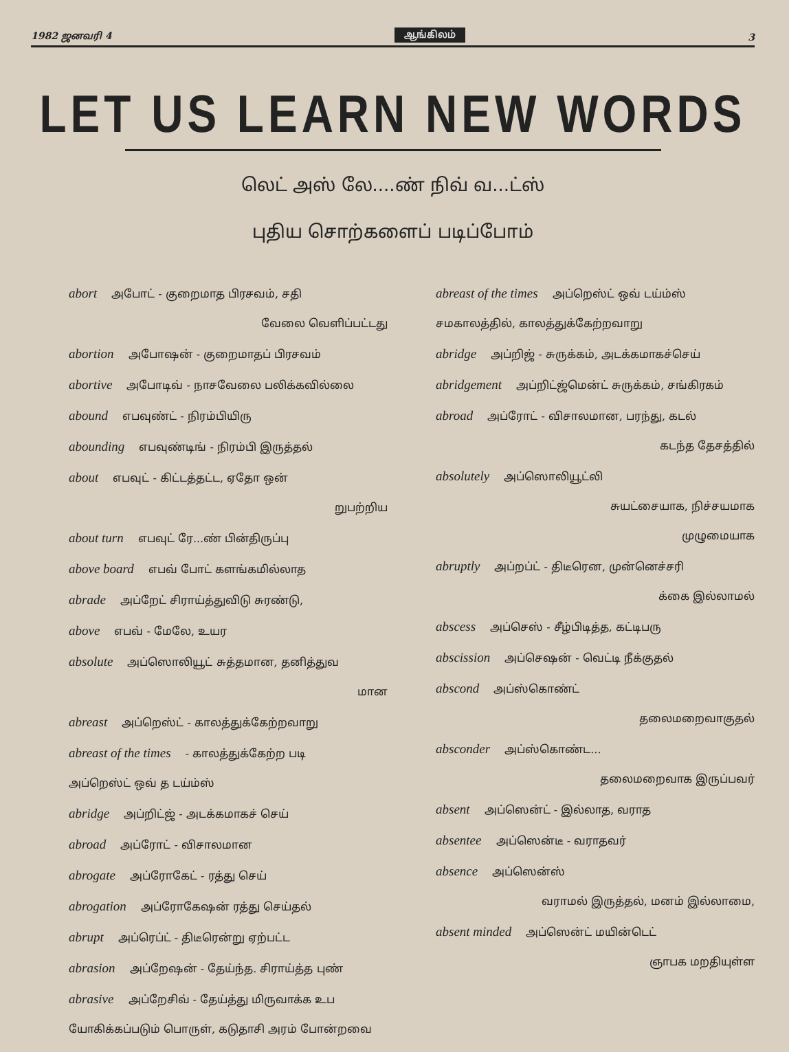1982 ஜனவரி 4 ஆங்கிலம் 3
LET US LEARN NEW WORDS
லெட் அஸ் லே....ண் நிவ் வ...ட்ஸ்
புதிய சொற்களைப் படிப்போம்
abort அபோட் - குறைமாத பிரசவம், சதி
வேலை வெளிப்பட்டது
abortion அபோஷன் - குறைமாதப் பிரசவம்
abortive அபோடிவ் - நாசவேலை பலிக்கவில்லை
abound எபவுண்ட் - நிரம்பியிரு
abounding எபவுண்டிங் - நிரம்பி இருத்தல்
about எபவுட் - கிட்டத்தட்ட, ஏதோ ஒன்
றுபற்றிய
about turn எபவுட் ரே...ண் பின்திருப்பு
above board எபவ் போட் களங்கமில்லாத
abrade அப்றேட் சிராய்த்துவிடு சுரண்டு,
above எபவ் - மேலே, உயர
absolute அப்ஸொலியூட் சுத்தமான, தனித்துவ
மான
abreast அப்றெஸ்ட் - காலத்துக்கேற்றவாறு
abreast of the times - காலத்துக்கேற்ற படி
அப்றெஸ்ட் ஒவ் த டய்ம்ஸ்
abridge அப்றிட்ஜ் - அடக்கமாகச் செய்
abroad அப்ரோட் - விசாலமான
abrogate அப்ரோகேட் - ரத்து செய்
abrogation அப்ரோகேஷன் ரத்து செய்தல்
abrupt அப்ரெப்ட் - திடீரென்று ஏற்பட்ட
abrasion அப்றேஷன் - தேய்ந்த. சிராய்த்த புண்
abrasive அப்றேசிவ் - தேய்த்து மிருவாக்க உப
யோகிக்கப்படும் பொருள், கடுதாசி அரம் போன்றவை
abreast of the times அப்றெஸ்ட் ஒவ் டய்ம்ஸ்
சமகாலத்தில், காலத்துக்கேற்றவாறு
abridge அப்றிஜ் - சுருக்கம், அடக்கமாகச்செய்
abridgement அப்றிட்ஜ்மென்ட் சுருக்கம், சங்கிரகம்
abroad அப்ரோட் - விசாலமான, பரந்து, கடல்
கடந்த தேசத்தில்
absolutely அப்ஸொலியூட்லி
சுயட்சையாக, நிச்சயமாக
முழுமையாக
abruptly அப்றப்ட் - திடீரென, முன்னெச்சரி
க்கை இல்லாமல்
abscess அப்செஸ் - சீழ்பிடித்த, கட்டிபரு
abscission அப்செஷன் - வெட்டி நீக்குதல்
abscond அப்ஸ்கொண்ட்
தலைமறைவாகுதல்
absconder அப்ஸ்கொண்ட...
தலைமறைவாக இருப்பவர்
absent அப்ஸென்ட் - இல்லாத, வராத
absentee அப்ஸென்டீ - வராதவர்
absence அப்ஸென்ஸ்
வராமல் இருத்தல், மனம் இல்லாமை,
absent minded அப்ஸென்ட் மயின்டெட்
ஞாபக மறதியுள்ள